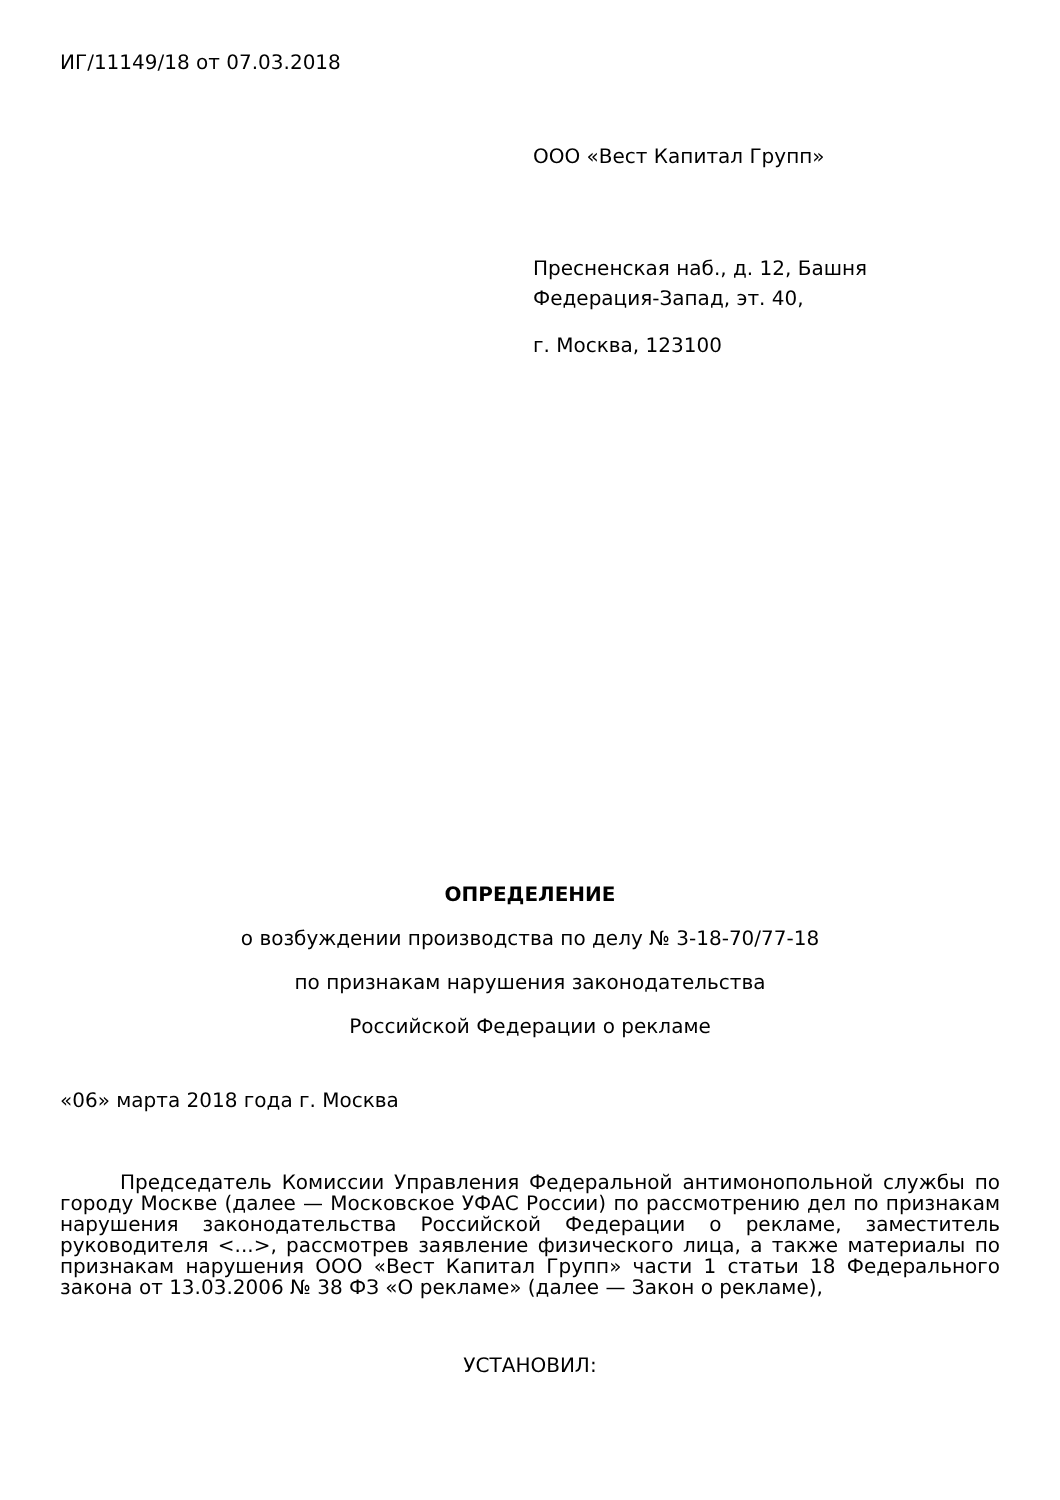ИГ/11149/18 от 07.03.2018
ООО «Вест Капитал Групп»
Пресненская наб., д. 12, Башня
Федерация-Запад, эт. 40,
г. Москва, 123100
ОПРЕДЕЛЕНИЕ
о возбуждении производства по делу № 3-18-70/77-18
по признакам нарушения законодательства
Российской Федерации о рекламе
«06» марта 2018 года г. Москва
Председатель Комиссии Управления Федеральной антимонопольной службы по городу Москве (далее — Московское УФАС России) по рассмотрению дел по признакам нарушения законодательства Российской Федерации о рекламе, заместитель руководителя <...>, рассмотрев заявление физического лица, а также материалы по признакам нарушения ООО «Вест Капитал Групп» части 1 статьи 18 Федерального закона от 13.03.2006 № 38 ФЗ «О рекламе» (далее — Закон о рекламе),
УСТАНОВИЛ: